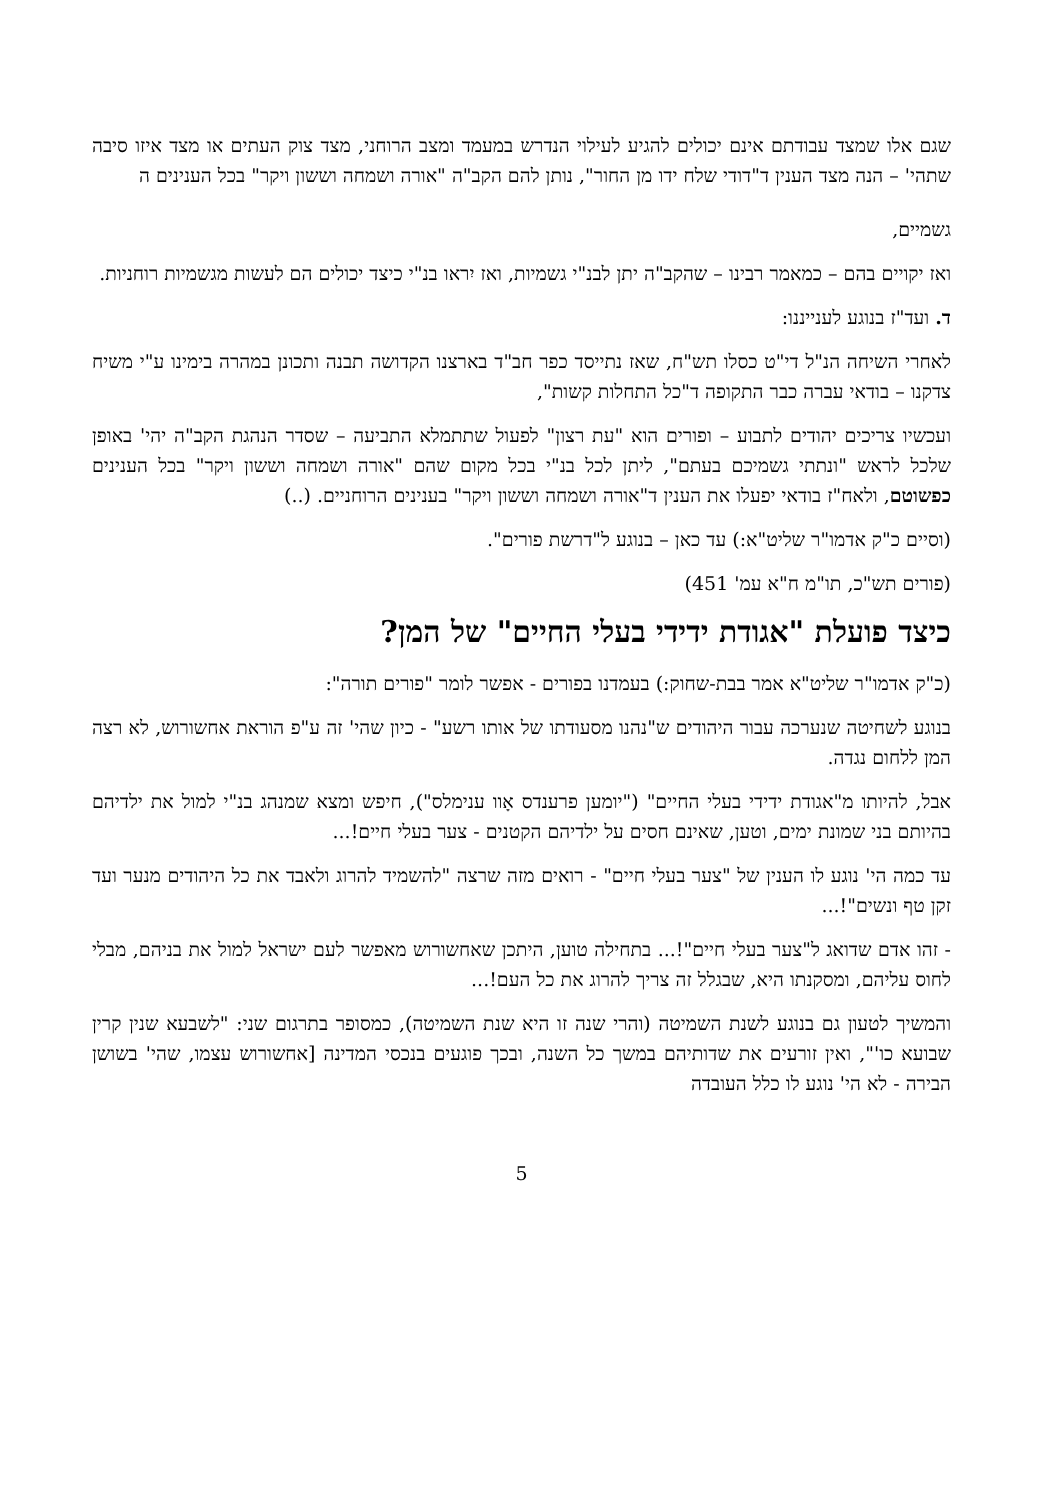שגם אלו שמצד עבודתם אינם יכולים להגיע לעילוי הנדרש במעמד ומצב הרוחני, מצד צוק העתים או מצד איזו סיבה שתהי' – הנה מצד הענין ד"דודי שלח ידו מן החור", נותן להם הקב"ה "אורה ושמחה וששון ויקר" בכל הענינים ה
גשמיים,
ואז יקויים בהם – כמאמר רבינו – שהקב"ה יתן לבנ"י גשמיות, ואז יִראו בנ"י כיצד יכולים הם לעשות מגשמיות רוחניות.
ד. ועד"ז בנוגע לענייננו:
לאחרי השיחה הנ"ל די"ט כסלו תש"ח, שאז נתייסד כפר חב"ד בארצנו הקדושה תבנה ותכונן במהרה בימינו ע"י משיח צדקנו – בודאי עברה כבר התקופה ד"כל התחלות קשות",
ועכשיו צריכים יהודים לתבוע – ופורים הוא "עת רצון" לפעול שתתמלא התביעה – שסדר הנהגת הקב"ה יהי' באופן שלכל לראש "ונתתי גשמיכם בעתם", ליתן לכל בנ"י בכל מקום שהם "אורה ושמחה וששון ויקר" בכל הענינים כפשוטם, ולאח"ז בודאי יפעלו את הענין ד"אורה ושמחה וששון ויקר" בענינים הרוחניים. (..)
(וסיים כ"ק אדמו"ר שליט"א:) עד כאן – בנוגע ל"דרשת פורים".
(פורים תש"כ, תו"מ ח"א עמ' 451)
כיצד פועלת "אגודת ידידי בעלי החיים" של המן?
(כ"ק אדמו"ר שליט"א אמר בבת-שחוק:) בעמדנו בפורים - אפשר לומר "פורים תורה":
בנוגע לשחיטה שנערכה עבור היהודים ש"נהנו מסעודתו של אותו רשע" - כיון שהי' זה ע"פ הוראת אחשורוש, לא רצה המן ללחום נגדה.
אבל, להיותו מ"אגודת ידידי בעלי החיים" ("יומען פרענדס אָוו ענימלס"), חיפש ומצא שמנהג בנ"י למול את ילדיהם בהיותם בני שמונת ימים, וטען, שאינם חסים על ילדיהם הקטנים - צער בעלי חיים!...
עד כמה הי' נוגע לו הענין של "צער בעלי חיים" - רואים מזה שרצה "להשמיד להרוג ולאבד את כל היהודים מנער ועד זקן טף ונשים"!...
- זהו אדם שדואג ל"צער בעלי חיים"!... בתחילה טוען, היתכן שאחשורוש מאפשר לעם ישראל למול את בניהם, מבלי לחוס עליהם, ומסקנתו היא, שבגלל זה צריך להרוג את כל העם!...
והמשיך לטעון גם בנוגע לשנת השמיטה (והרי שנה זו היא שנת השמיטה), כמסופר בתרגום שני: "לשבעא שנין קרין שבועא כו'", ואין זורעים את שדותיהם במשך כל השנה, ובכך פוגעים בנכסי המדינה [אחשורוש עצמו, שהי' בשושן הבירה - לא הי' נוגע לו כלל העובדה
5